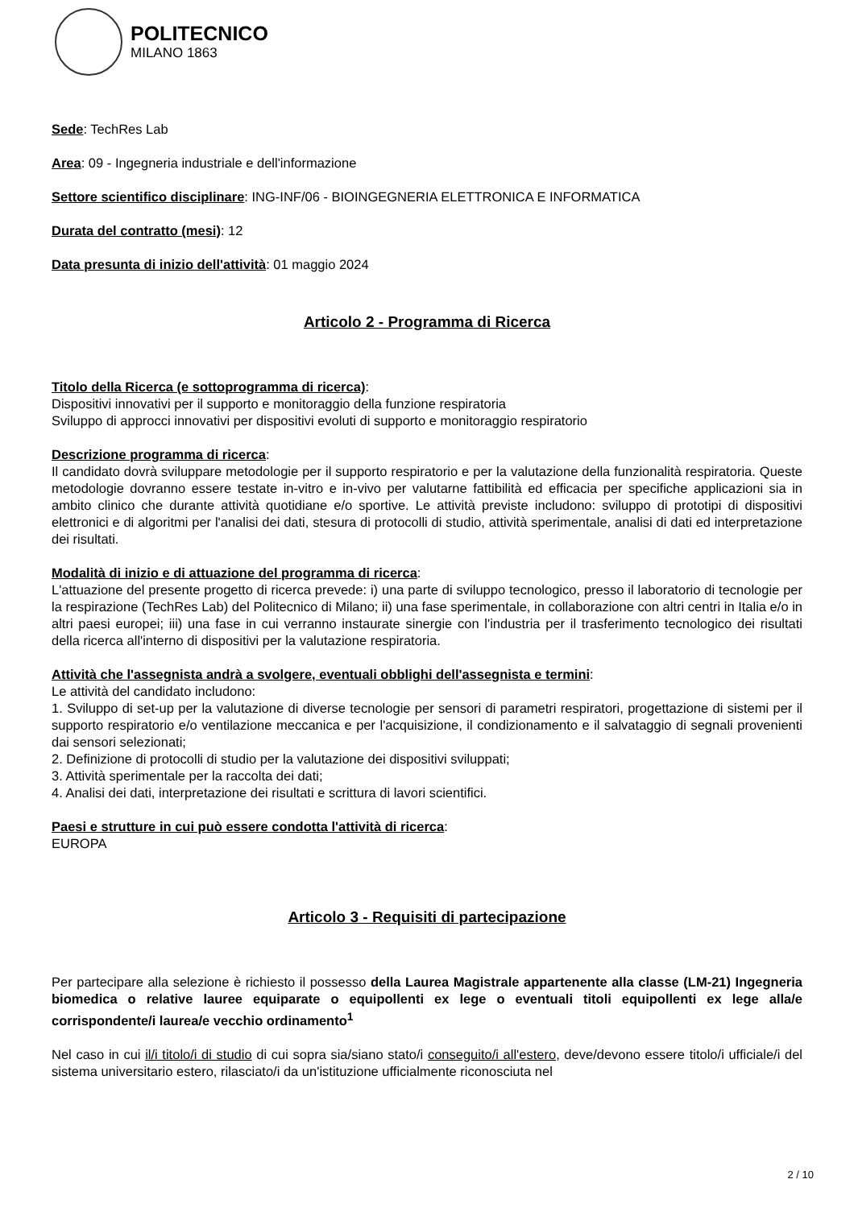POLITECNICO
MILANO 1863
Sede: TechRes Lab
Area: 09 - Ingegneria industriale e dell'informazione
Settore scientifico disciplinare: ING-INF/06 - BIOINGEGNERIA ELETTRONICA E INFORMATICA
Durata del contratto (mesi): 12
Data presunta di inizio dell'attività: 01 maggio 2024
Articolo 2 - Programma di Ricerca
Titolo della Ricerca (e sottoprogramma di ricerca):
Dispositivi innovativi per il supporto e monitoraggio della funzione respiratoria
Sviluppo di approcci innovativi per dispositivi evoluti di supporto e monitoraggio respiratorio
Descrizione programma di ricerca:
Il candidato dovrà sviluppare metodologie per il supporto respiratorio e per la valutazione della funzionalità respiratoria. Queste metodologie dovranno essere testate in-vitro e in-vivo per valutarne fattibilità ed efficacia per specifiche applicazioni sia in ambito clinico che durante attività quotidiane e/o sportive. Le attività previste includono: sviluppo di prototipi di dispositivi elettronici e di algoritmi per l'analisi dei dati, stesura di protocolli di studio, attività sperimentale, analisi di dati ed interpretazione dei risultati.
Modalità di inizio e di attuazione del programma di ricerca:
L'attuazione del presente progetto di ricerca prevede: i) una parte di sviluppo tecnologico, presso il laboratorio di tecnologie per la respirazione (TechRes Lab) del Politecnico di Milano; ii) una fase sperimentale, in collaborazione con altri centri in Italia e/o in altri paesi europei; iii) una fase in cui verranno instaurate sinergie con l'industria per il trasferimento tecnologico dei risultati della ricerca all'interno di dispositivi per la valutazione respiratoria.
Attività che l'assegnista andrà a svolgere, eventuali obblighi dell'assegnista e termini:
Le attività del candidato includono:
1. Sviluppo di set-up per la valutazione di diverse tecnologie per sensori di parametri respiratori, progettazione di sistemi per il supporto respiratorio e/o ventilazione meccanica e per l'acquisizione, il condizionamento e il salvataggio di segnali provenienti dai sensori selezionati;
2. Definizione di protocolli di studio per la valutazione dei dispositivi sviluppati;
3. Attività sperimentale per la raccolta dei dati;
4. Analisi dei dati, interpretazione dei risultati e scrittura di lavori scientifici.
Paesi e strutture in cui può essere condotta l'attività di ricerca:
EUROPA
Articolo 3 - Requisiti di partecipazione
Per partecipare alla selezione è richiesto il possesso della Laurea Magistrale appartenente alla classe (LM-21) Ingegneria biomedica o relative lauree equiparate o equipollenti ex lege o eventuali titoli equipollenti ex lege alla/e corrispondente/i laurea/e vecchio ordinamento<sup>1</sup>
Nel caso in cui il/i titolo/i di studio di cui sopra sia/siano stato/i conseguito/i all'estero, deve/devono essere titolo/i ufficiale/i del sistema universitario estero, rilasciato/i da un'istituzione ufficialmente riconosciuta nel
2 / 10